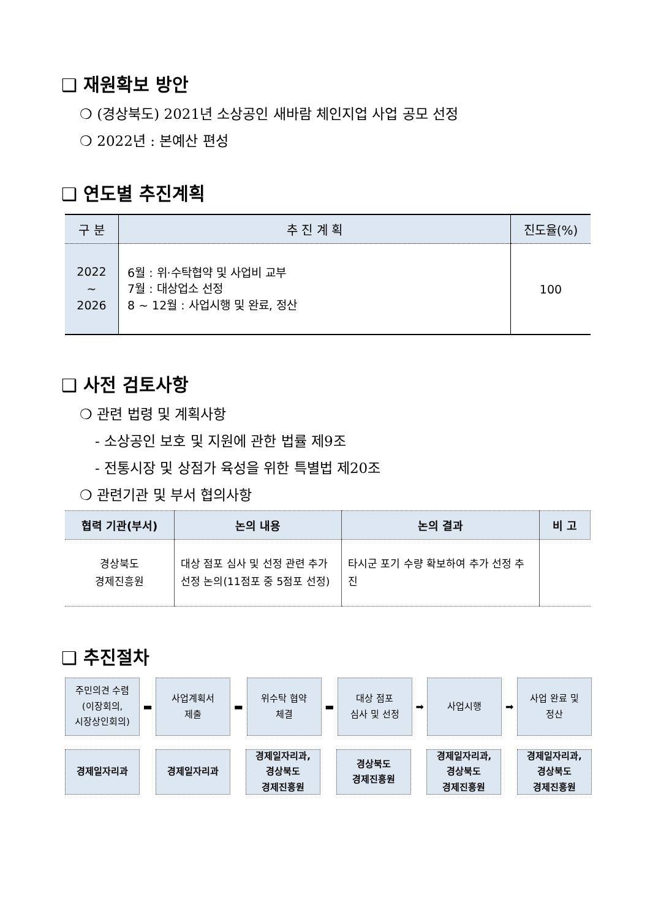❑ 재원확보 방안
❍ (경상북도) 2021년 소상공인 새바람 체인지업 사업 공모 선정
❍ 2022년 : 본예산 편성
❑ 연도별 추진계획
| 구 분 | 추 진 계 획 | 진도율(%) |
| --- | --- | --- |
| 2022 ~ 2026 | 6월 : 위·수탁협약 및 사업비 교부 7월 : 대상업소 선정 8 ~ 12월 : 사업시행 및 완료, 정산 | 100 |
❑ 사전 검토사항
❍ 관련 법령 및 계획사항
- 소상공인 보호 및 지원에 관한 법률 제9조
- 전통시장 및 상점가 육성을 위한 특별법 제20조
❍ 관련기관 및 부서 협의사항
| 협력 기관(부서) | 논의 내용 | 논의 결과 | 비 고 |
| --- | --- | --- | --- |
| 경상북도 경제진흥원 | 대상 점포 심사 및 선정 관련 추가 선정 논의(11점포 중 5점포 선정) | 타시군 포기 수량 확보하여 추가 선정 추진 | |
❑ 추진절차
주민의견 수렴
(이장회의,
시장상인회의)
▬
사업계획서
제출
▬
위수탁 협약
체결
▬
대상 점포
심사 및 선정
➡
사업시행
➡
사업 완료 및
정산
경제일자리과 경제일자리과
경제일자리과,
경상북도
경제진흥원
경상북도
경제진흥원
경제일자리과,
경상북도
경제진흥원
경제일자리과,
경상북도
경제진흥원